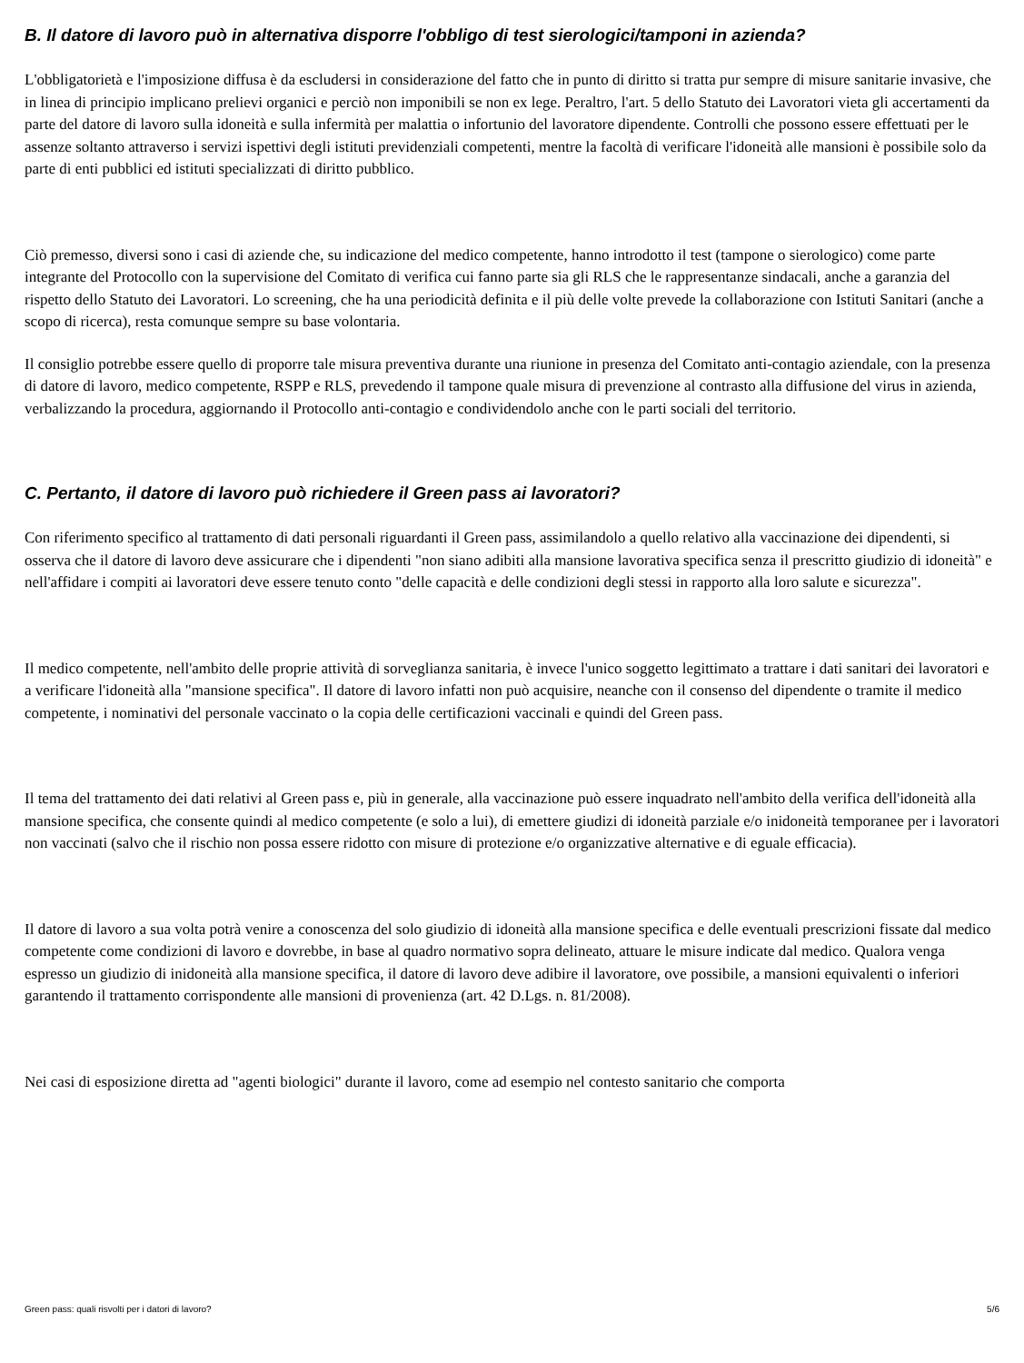B. Il datore di lavoro può in alternativa disporre l'obbligo di test sierologici/tamponi in azienda?
L'obbligatorietà e l'imposizione diffusa è da escludersi in considerazione del fatto che in punto di diritto si tratta pur sempre di misure sanitarie invasive, che in linea di principio implicano prelievi organici e perciò non imponibili se non ex lege. Peraltro, l'art. 5 dello Statuto dei Lavoratori vieta gli accertamenti da parte del datore di lavoro sulla idoneità e sulla infermità per malattia o infortunio del lavoratore dipendente. Controlli che possono essere effettuati per le assenze soltanto attraverso i servizi ispettivi degli istituti previdenziali competenti, mentre la facoltà di verificare l'idoneità alle mansioni è possibile solo da parte di enti pubblici ed istituti specializzati di diritto pubblico.
Ciò premesso, diversi sono i casi di aziende che, su indicazione del medico competente, hanno introdotto il test (tampone o sierologico) come parte integrante del Protocollo con la supervisione del Comitato di verifica cui fanno parte sia gli RLS che le rappresentanze sindacali, anche a garanzia del rispetto dello Statuto dei Lavoratori. Lo screening, che ha una periodicità definita e il più delle volte prevede la collaborazione con Istituti Sanitari (anche a scopo di ricerca), resta comunque sempre su base volontaria.
Il consiglio potrebbe essere quello di proporre tale misura preventiva durante una riunione in presenza del Comitato anti-contagio aziendale, con la presenza di datore di lavoro, medico competente, RSPP e RLS, prevedendo il tampone quale misura di prevenzione al contrasto alla diffusione del virus in azienda, verbalizzando la procedura, aggiornando il Protocollo anti-contagio e condividendolo anche con le parti sociali del territorio.
C. Pertanto, il datore di lavoro può richiedere il Green pass ai lavoratori?
Con riferimento specifico al trattamento di dati personali riguardanti il Green pass, assimilandolo a quello relativo alla vaccinazione dei dipendenti, si osserva che il datore di lavoro deve assicurare che i dipendenti "non siano adibiti alla mansione lavorativa specifica senza il prescritto giudizio di idoneità" e nell'affidare i compiti ai lavoratori deve essere tenuto conto "delle capacità e delle condizioni degli stessi in rapporto alla loro salute e sicurezza".
Il medico competente, nell'ambito delle proprie attività di sorveglianza sanitaria, è invece l'unico soggetto legittimato a trattare i dati sanitari dei lavoratori e a verificare l'idoneità alla "mansione specifica". Il datore di lavoro infatti non può acquisire, neanche con il consenso del dipendente o tramite il medico competente, i nominativi del personale vaccinato o la copia delle certificazioni vaccinali e quindi del Green pass.
Il tema del trattamento dei dati relativi al Green pass e, più in generale, alla vaccinazione può essere inquadrato nell'ambito della verifica dell'idoneità alla mansione specifica, che consente quindi al medico competente (e solo a lui), di emettere giudizi di idoneità parziale e/o inidoneità temporanee per i lavoratori non vaccinati (salvo che il rischio non possa essere ridotto con misure di protezione e/o organizzative alternative e di eguale efficacia).
Il datore di lavoro a sua volta potrà venire a conoscenza del solo giudizio di idoneità alla mansione specifica e delle eventuali prescrizioni fissate dal medico competente come condizioni di lavoro e dovrebbe, in base al quadro normativo sopra delineato, attuare le misure indicate dal medico. Qualora venga espresso un giudizio di inidoneità alla mansione specifica, il datore di lavoro deve adibire il lavoratore, ove possibile, a mansioni equivalenti o inferiori garantendo il trattamento corrispondente alle mansioni di provenienza (art. 42 D.Lgs. n. 81/2008).
Nei casi di esposizione diretta ad "agenti biologici" durante il lavoro, come ad esempio nel contesto sanitario che comporta
Green pass: quali risvolti per i datori di lavoro? 5/6